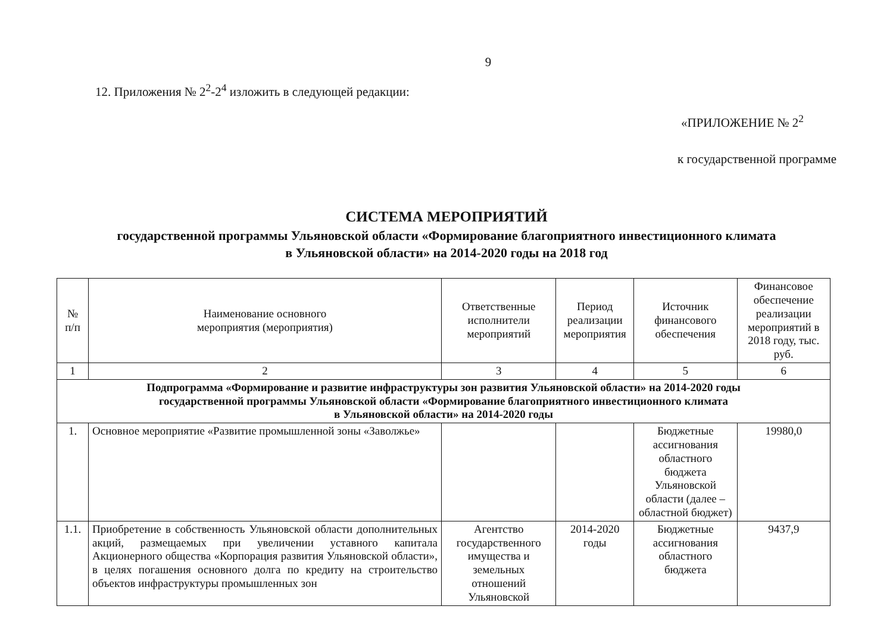9
12. Приложения № 2<sup>2</sup>-2<sup>4</sup> изложить в следующей редакции:
«ПРИЛОЖЕНИЕ № 2<sup>2</sup>
к государственной программе
СИСТЕМА МЕРОПРИЯТИЙ
государственной программы Ульяновской области «Формирование благоприятного инвестиционного климата
в Ульяновской области» на 2014-2020 годы на 2018 год
| № п/п | Наименование основного мероприятия (мероприятия) | Ответственные исполнители мероприятий | Период реализации мероприятия | Источник финансового обеспечения | Финансовое обеспечение реализации мероприятий в 2018 году, тыс. руб. |
| --- | --- | --- | --- | --- | --- |
| 1 | 2 | 3 | 4 | 5 | 6 |
| Подпрограмма «Формирование и развитие инфраструктуры зон развития Ульяновской области» на 2014-2020 годы государственной программы Ульяновской области «Формирование благоприятного инвестиционного климата в Ульяновской области» на 2014-2020 годы | | | | | |
| 1. | Основное мероприятие «Развитие промышленной зоны «Заволжье» | | | Бюджетные ассигнования областного бюджета Ульяновской области (далее – областной бюджет) | 19980,0 |
| 1.1. | Приобретение в собственность Ульяновской области дополнительных акций, размещаемых при увеличении уставного капитала Акционерного общества «Корпорация развития Ульяновской области», в целях погашения основного долга по кредиту на строительство объектов инфраструктуры промышленных зон | Агентство государственного имущества и земельных отношений Ульяновской | 2014-2020 годы | Бюджетные ассигнования областного бюджета | 9437,9 |